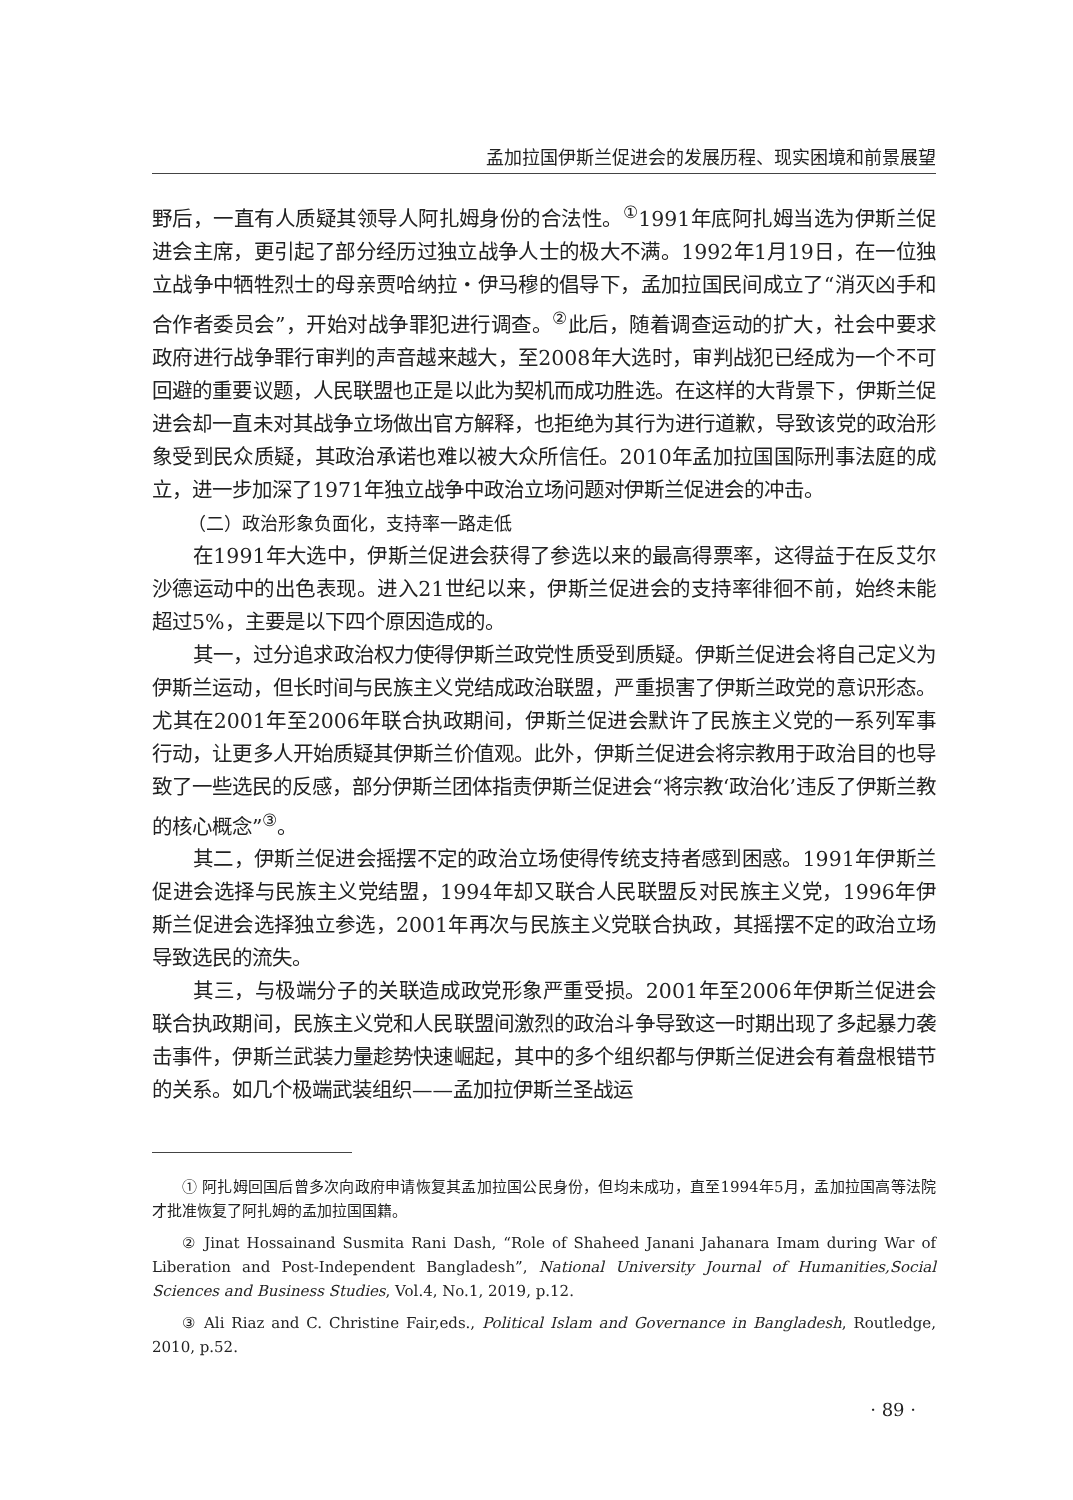孟加拉国伊斯兰促进会的发展历程、现实困境和前景展望
野后，一直有人质疑其领导人阿扎姆身份的合法性。<sup>①</sup>1991年底阿扎姆当选为伊斯兰促进会主席，更引起了部分经历过独立战争人士的极大不满。1992年1月19日，在一位独立战争中牺牲烈士的母亲贾哈纳拉・伊马穆的倡导下，孟加拉国民间成立了“消灭凶手和合作者委员会”，开始对战争罪犯进行调查。<sup>②</sup>此后，随着调查运动的扩大，社会中要求政府进行战争罪行审判的声音越来越大，至2008年大选时，审判战犯已经成为一个不可回避的重要议题，人民联盟也正是以此为契机而成功胜选。在这样的大背景下，伊斯兰促进会却一直未对其战争立场做出官方解释，也拒绝为其行为进行道歉，导致该党的政治形象受到民众质疑，其政治承诺也难以被大众所信任。2010年孟加拉国国际刑事法庭的成立，进一步加深了1971年独立战争中政治立场问题对伊斯兰促进会的冲击。
（二）政治形象负面化，支持率一路走低
在1991年大选中，伊斯兰促进会获得了参选以来的最高得票率，这得益于在反艾尔沙德运动中的出色表现。进入21世纪以来，伊斯兰促进会的支持率徘徊不前，始终未能超过5%，主要是以下四个原因造成的。
其一，过分追求政治权力使得伊斯兰政党性质受到质疑。伊斯兰促进会将自己定义为伊斯兰运动，但长时间与民族主义党结成政治联盟，严重损害了伊斯兰政党的意识形态。尤其在2001年至2006年联合执政期间，伊斯兰促进会默许了民族主义党的一系列军事行动，让更多人开始质疑其伊斯兰价值观。此外，伊斯兰促进会将宗教用于政治目的也导致了一些选民的反感，部分伊斯兰团体指责伊斯兰促进会“将宗教‘政治化’违反了伊斯兰教的核心概念”<sup>③</sup>。
其二，伊斯兰促进会摇摆不定的政治立场使得传统支持者感到困惑。1991年伊斯兰促进会选择与民族主义党结盟，1994年却又联合人民联盟反对民族主义党，1996年伊斯兰促进会选择独立参选，2001年再次与民族主义党联合执政，其摇摆不定的政治立场导致选民的流失。
其三，与极端分子的关联造成政党形象严重受损。2001年至2006年伊斯兰促进会联合执政期间，民族主义党和人民联盟间激烈的政治斗争导致这一时期出现了多起暴力袭击事件，伊斯兰武装力量趁势快速崛起，其中的多个组织都与伊斯兰促进会有着盘根错节的关系。如几个极端武装组织——孟加拉伊斯兰圣战运
① 阿扎姆回国后曾多次向政府申请恢复其孟加拉国公民身份，但均未成功，直至1994年5月，孟加拉国高等法院才批准恢复了阿扎姆的孟加拉国国籍。
② Jinat Hossainand Susmita Rani Dash, “Role of Shaheed Janani Jahanara Imam during War of Liberation and Post-Independent Bangladesh”, National University Journal of Humanities,Social Sciences and Business Studies, Vol.4, No.1, 2019, p.12.
③ Ali Riaz and C. Christine Fair,eds., Political Islam and Governance in Bangladesh, Routledge, 2010, p.52.
· 89 ·